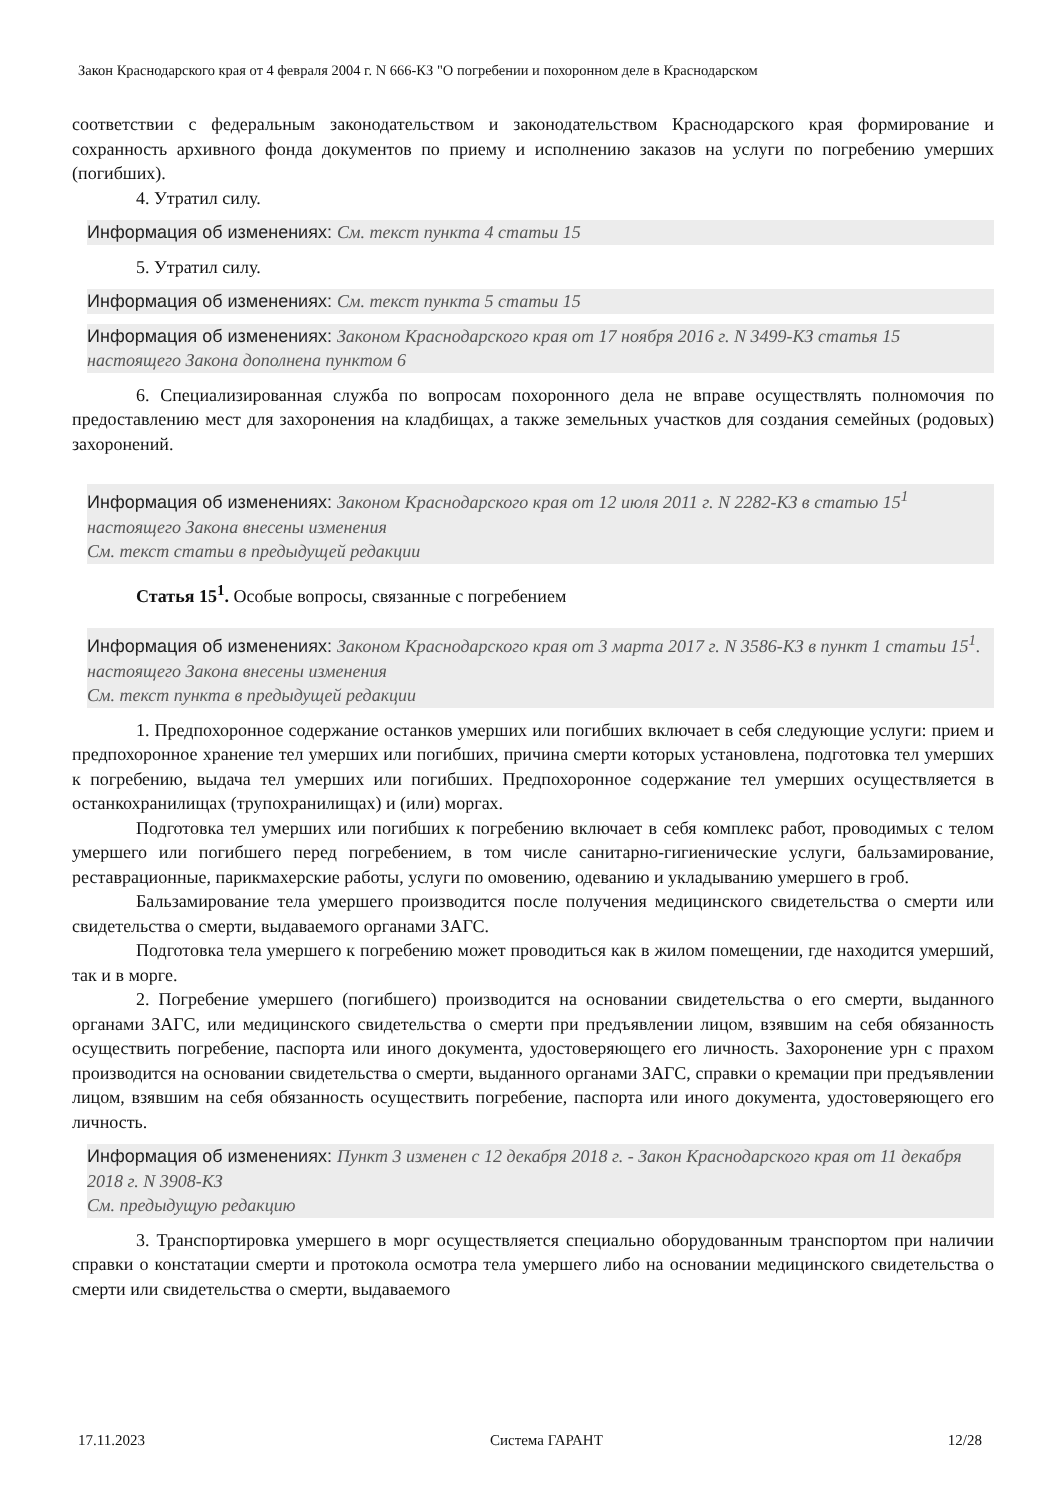Закон Краснодарского края от 4 февраля 2004 г. N 666-КЗ "О погребении и похоронном деле в Краснодарском
соответствии с федеральным законодательством и законодательством Краснодарского края формирование и сохранность архивного фонда документов по приему и исполнению заказов на услуги по погребению умерших (погибших).
4. Утратил силу.
Информация об изменениях: См. текст пункта 4 статьи 15
5. Утратил силу.
Информация об изменениях: См. текст пункта 5 статьи 15
Информация об изменениях: Законом Краснодарского края от 17 ноября 2016 г. N 3499-КЗ статья 15 настоящего Закона дополнена пунктом 6
6. Специализированная служба по вопросам похоронного дела не вправе осуществлять полномочия по предоставлению мест для захоронения на кладбищах, а также земельных участков для создания семейных (родовых) захоронений.
Информация об изменениях: Законом Краснодарского края от 12 июля 2011 г. N 2282-КЗ в статью 15<sup>1</sup> настоящего Закона внесены изменения
См. текст статьи в предыдущей редакции
Статья 15<sup>1</sup>. Особые вопросы, связанные с погребением
Информация об изменениях: Законом Краснодарского края от 3 марта 2017 г. N 3586-КЗ в пункт 1 статьи 15<sup>1</sup>. настоящего Закона внесены изменения
См. текст пункта в предыдущей редакции
1. Предпохоронное содержание останков умерших или погибших включает в себя следующие услуги: прием и предпохоронное хранение тел умерших или погибших, причина смерти которых установлена, подготовка тел умерших к погребению, выдача тел умерших или погибших. Предпохоронное содержание тел умерших осуществляется в останкохранилищах (трупохранилищах) и (или) моргах.
Подготовка тел умерших или погибших к погребению включает в себя комплекс работ, проводимых с телом умершего или погибшего перед погребением, в том числе санитарно-гигиенические услуги, бальзамирование, реставрационные, парикмахерские работы, услуги по омовению, одеванию и укладыванию умершего в гроб.
Бальзамирование тела умершего производится после получения медицинского свидетельства о смерти или свидетельства о смерти, выдаваемого органами ЗАГС.
Подготовка тела умершего к погребению может проводиться как в жилом помещении, где находится умерший, так и в морге.
2. Погребение умершего (погибшего) производится на основании свидетельства о его смерти, выданного органами ЗАГС, или медицинского свидетельства о смерти при предъявлении лицом, взявшим на себя обязанность осуществить погребение, паспорта или иного документа, удостоверяющего его личность. Захоронение урн с прахом производится на основании свидетельства о смерти, выданного органами ЗАГС, справки о кремации при предъявлении лицом, взявшим на себя обязанность осуществить погребение, паспорта или иного документа, удостоверяющего его личность.
Информация об изменениях: Пункт 3 изменен с 12 декабря 2018 г. - Закон Краснодарского края от 11 декабря 2018 г. N 3908-КЗ
См. предыдущую редакцию
3. Транспортировка умершего в морг осуществляется специально оборудованным транспортом при наличии справки о констатации смерти и протокола осмотра тела умершего либо на основании медицинского свидетельства о смерти или свидетельства о смерти, выдаваемого
17.11.2023 Система ГАРАНТ 12/28